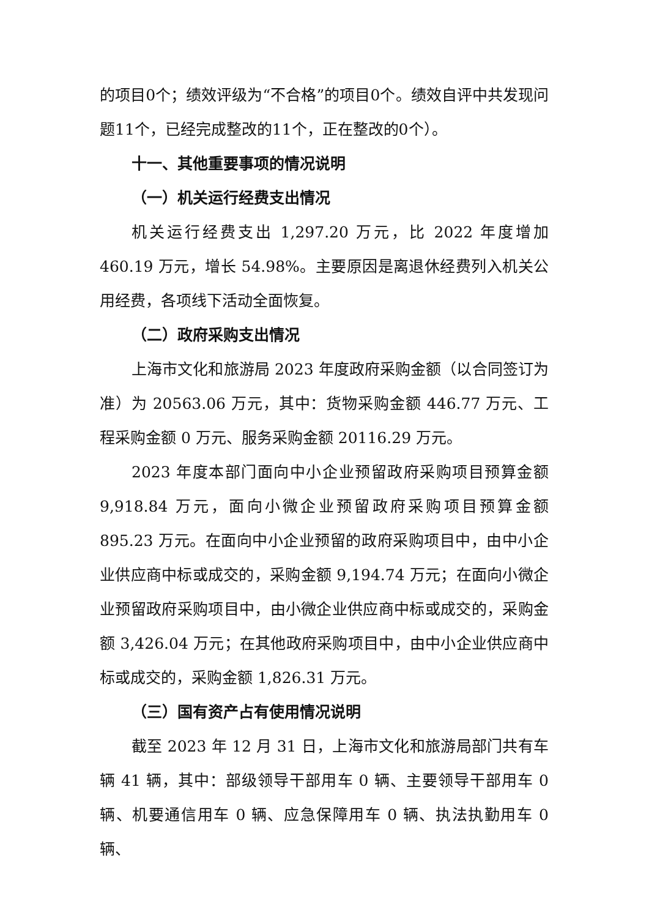的项目0个；绩效评级为“不合格”的项目0个。绩效自评中共发现问题11个，已经完成整改的11个，正在整改的0个）。
十一、其他重要事项的情况说明
（一）机关运行经费支出情况
机关运行经费支出 1,297.20 万元，比 2022 年度增加 460.19 万元，增长 54.98%。主要原因是离退休经费列入机关公用经费，各项线下活动全面恢复。
（二）政府采购支出情况
上海市文化和旅游局 2023 年度政府采购金额（以合同签订为准）为 20563.06 万元，其中：货物采购金额 446.77 万元、工程采购金额 0 万元、服务采购金额 20116.29 万元。
2023 年度本部门面向中小企业预留政府采购项目预算金额 9,918.84 万元，面向小微企业预留政府采购项目预算金额 895.23 万元。在面向中小企业预留的政府采购项目中，由中小企业供应商中标或成交的，采购金额 9,194.74 万元；在面向小微企业预留政府采购项目中，由小微企业供应商中标或成交的，采购金额 3,426.04 万元；在其他政府采购项目中，由中小企业供应商中标或成交的，采购金额 1,826.31 万元。
（三）国有资产占有使用情况说明
截至 2023 年 12 月 31 日，上海市文化和旅游局部门共有车辆 41 辆，其中：部级领导干部用车 0 辆、主要领导干部用车 0 辆、机要通信用车 0 辆、应急保障用车 0 辆、执法执勤用车 0 辆、